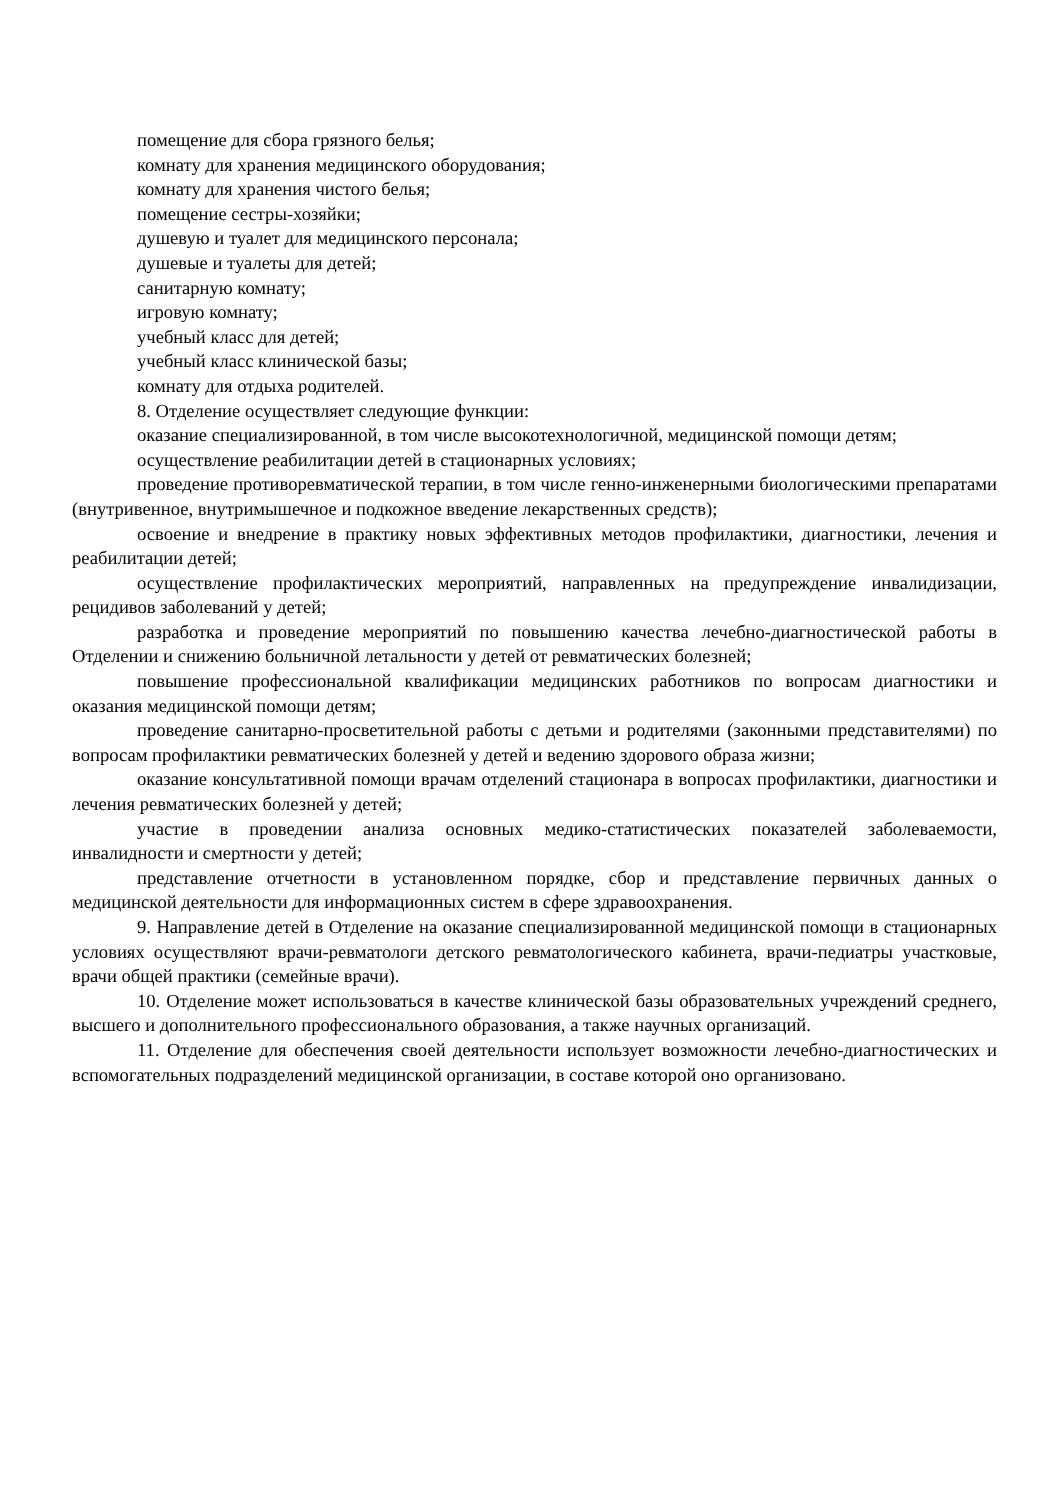помещение для сбора грязного белья;
комнату для хранения медицинского оборудования;
комнату для хранения чистого белья;
помещение сестры-хозяйки;
душевую и туалет для медицинского персонала;
душевые и туалеты для детей;
санитарную комнату;
игровую комнату;
учебный класс для детей;
учебный класс клинической базы;
комнату для отдыха родителей.
8. Отделение осуществляет следующие функции:
оказание специализированной, в том числе высокотехнологичной, медицинской помощи детям;
осуществление реабилитации детей в стационарных условиях;
проведение противоревматической терапии, в том числе генно-инженерными биологическими препаратами (внутривенное, внутримышечное и подкожное введение лекарственных средств);
освоение и внедрение в практику новых эффективных методов профилактики, диагностики, лечения и реабилитации детей;
осуществление профилактических мероприятий, направленных на предупреждение инвалидизации, рецидивов заболеваний у детей;
разработка и проведение мероприятий по повышению качества лечебно-диагностической работы в Отделении и снижению больничной летальности у детей от ревматических болезней;
повышение профессиональной квалификации медицинских работников по вопросам диагностики и оказания медицинской помощи детям;
проведение санитарно-просветительной работы с детьми и родителями (законными представителями) по вопросам профилактики ревматических болезней у детей и ведению здорового образа жизни;
оказание консультативной помощи врачам отделений стационара в вопросах профилактики, диагностики и лечения ревматических болезней у детей;
участие в проведении анализа основных медико-статистических показателей заболеваемости, инвалидности и смертности у детей;
представление отчетности в установленном порядке, сбор и представление первичных данных о медицинской деятельности для информационных систем в сфере здравоохранения.
9. Направление детей в Отделение на оказание специализированной медицинской помощи в стационарных условиях осуществляют врачи-ревматологи детского ревматологического кабинета, врачи-педиатры участковые, врачи общей практики (семейные врачи).
10. Отделение может использоваться в качестве клинической базы образовательных учреждений среднего, высшего и дополнительного профессионального образования, а также научных организаций.
11. Отделение для обеспечения своей деятельности использует возможности лечебно-диагностических и вспомогательных подразделений медицинской организации, в составе которой оно организовано.